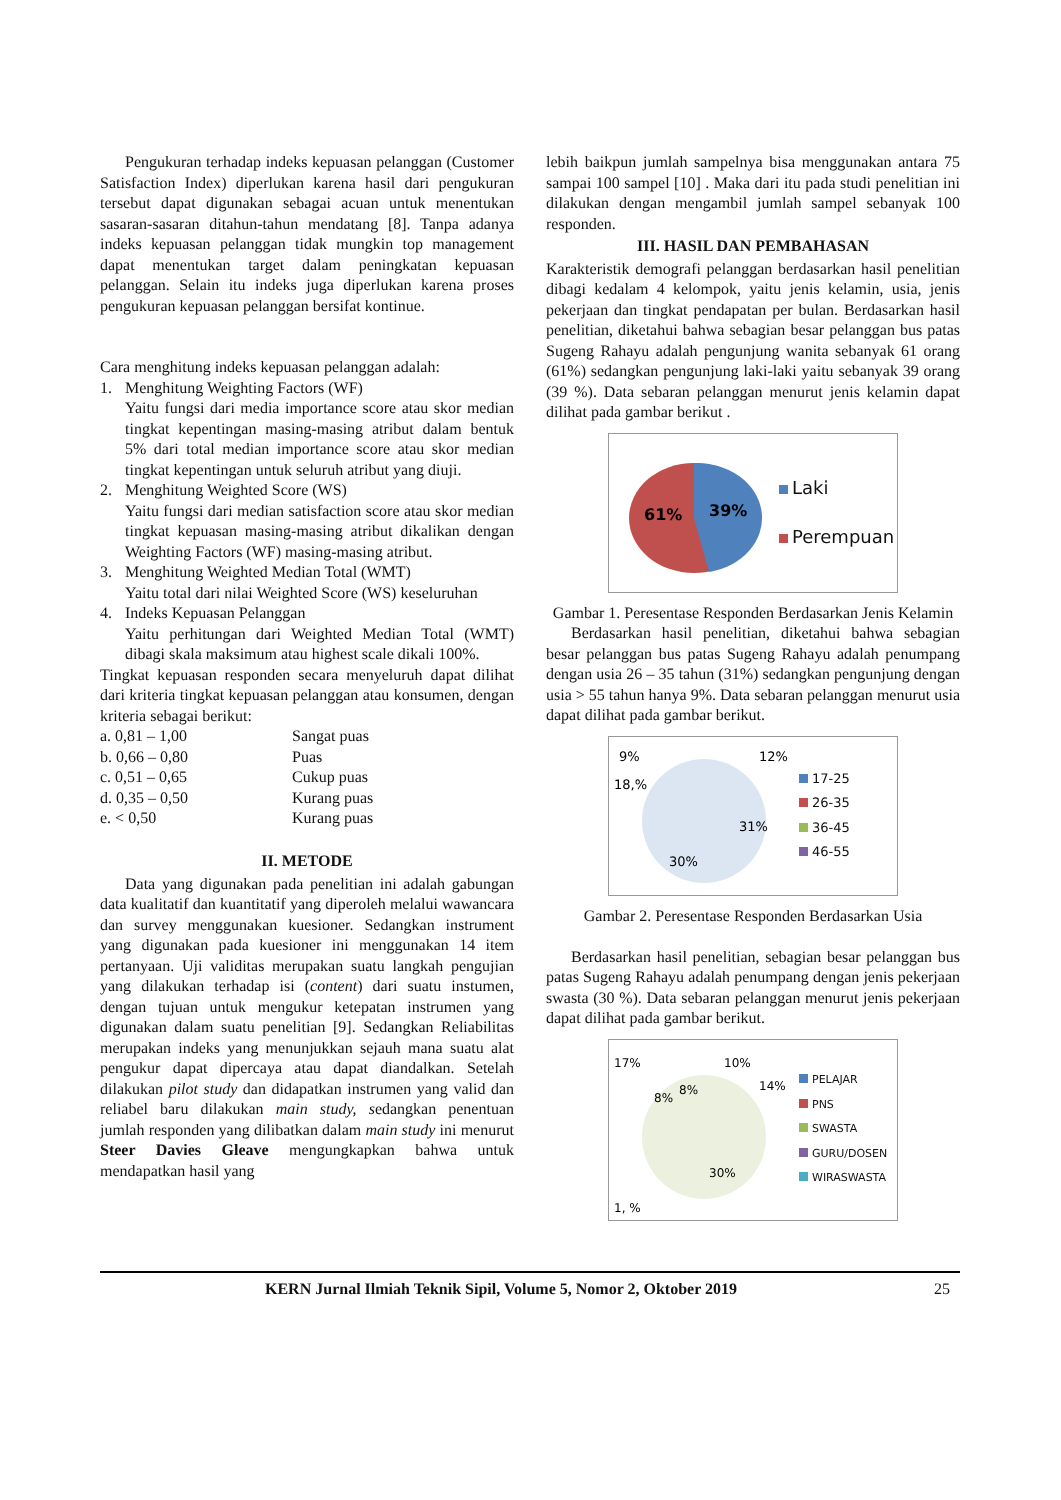Pengukuran terhadap indeks kepuasan pelanggan (Customer Satisfaction Index) diperlukan karena hasil dari pengukuran tersebut dapat digunakan sebagai acuan untuk menentukan sasaran-sasaran ditahun-tahun mendatang [8]. Tanpa adanya indeks kepuasan pelanggan tidak mungkin top management dapat menentukan target dalam peningkatan kepuasan pelanggan. Selain itu indeks juga diperlukan karena proses pengukuran kepuasan pelanggan bersifat kontinue.
Cara menghitung indeks kepuasan pelanggan adalah:
1. Menghitung Weighting Factors (WF)
Yaitu fungsi dari media importance score atau skor median tingkat kepentingan masing-masing atribut dalam bentuk 5% dari total median importance score atau skor median tingkat kepentingan untuk seluruh atribut yang diuji.
2. Menghitung Weighted Score (WS)
Yaitu fungsi dari median satisfaction score atau skor median tingkat kepuasan masing-masing atribut dikalikan dengan Weighting Factors (WF) masing-masing atribut.
3. Menghitung Weighted Median Total (WMT)
Yaitu total dari nilai Weighted Score (WS) keseluruhan
4. Indeks Kepuasan Pelanggan
Yaitu perhitungan dari Weighted Median Total (WMT) dibagi skala maksimum atau highest scale dikali 100%.
Tingkat kepuasan responden secara menyeluruh dapat dilihat dari kriteria tingkat kepuasan pelanggan atau konsumen, dengan kriteria sebagai berikut:
a. 0,81 – 1,00 Sangat puas
b. 0,66 – 0,80 Puas
c. 0,51 – 0,65 Cukup puas
d. 0,35 – 0,50 Kurang puas
e. < 0,50 Kurang puas
II. METODE
Data yang digunakan pada penelitian ini adalah gabungan data kualitatif dan kuantitatif yang diperoleh melalui wawancara dan survey menggunakan kuesioner. Sedangkan instrument yang digunakan pada kuesioner ini menggunakan 14 item pertanyaan. Uji validitas merupakan suatu langkah pengujian yang dilakukan terhadap isi (content) dari suatu instumen, dengan tujuan untuk mengukur ketepatan instrumen yang digunakan dalam suatu penelitian [9]. Sedangkan Reliabilitas merupakan indeks yang menunjukkan sejauh mana suatu alat pengukur dapat dipercaya atau dapat diandalkan. Setelah dilakukan pilot study dan didapatkan instrumen yang valid dan reliabel baru dilakukan main study, sedangkan penentuan jumlah responden yang dilibatkan dalam main study ini menurut Steer Davies Gleave mengungkapkan bahwa untuk mendapatkan hasil yang
lebih baikpun jumlah sampelnya bisa menggunakan antara 75 sampai 100 sampel [10] . Maka dari itu pada studi penelitian ini dilakukan dengan mengambil jumlah sampel sebanyak 100 responden.
III. HASIL DAN PEMBAHASAN
Karakteristik demografi pelanggan berdasarkan hasil penelitian dibagi kedalam 4 kelompok, yaitu jenis kelamin, usia, jenis pekerjaan dan tingkat pendapatan per bulan. Berdasarkan hasil penelitian, diketahui bahwa sebagian besar pelanggan bus patas Sugeng Rahayu adalah pengunjung wanita sebanyak 61 orang (61%) sedangkan pengunjung laki-laki yaitu sebanyak 39 orang (39 %). Data sebaran pelanggan menurut jenis kelamin dapat dilihat pada gambar berikut .
61%
39%
Laki
Perempuan
Gambar 1. Peresentase Responden Berdasarkan Jenis Kelamin
Berdasarkan hasil penelitian, diketahui bahwa sebagian besar pelanggan bus patas Sugeng Rahayu adalah penumpang dengan usia 26 – 35 tahun (31%) sedangkan pengunjung dengan usia > 55 tahun hanya 9%. Data sebaran pelanggan menurut usia dapat dilihat pada gambar berikut.
9%
12%
18,%
31%
30%
17-25
26-35
36-45
46-55
Gambar 2. Peresentase Responden Berdasarkan Usia
Berdasarkan hasil penelitian, sebagian besar pelanggan bus patas Sugeng Rahayu adalah penumpang dengan jenis pekerjaan swasta (30 %). Data sebaran pelanggan menurut jenis pekerjaan dapat dilihat pada gambar berikut.
17%
10%
14%
8%
8%
30%
1, %
PELAJAR
PNS
SWASTA
GURU/DOSEN
WIRASWASTA
KERN Jurnal Ilmiah Teknik Sipil, Volume 5, Nomor 2, Oktober 2019 25